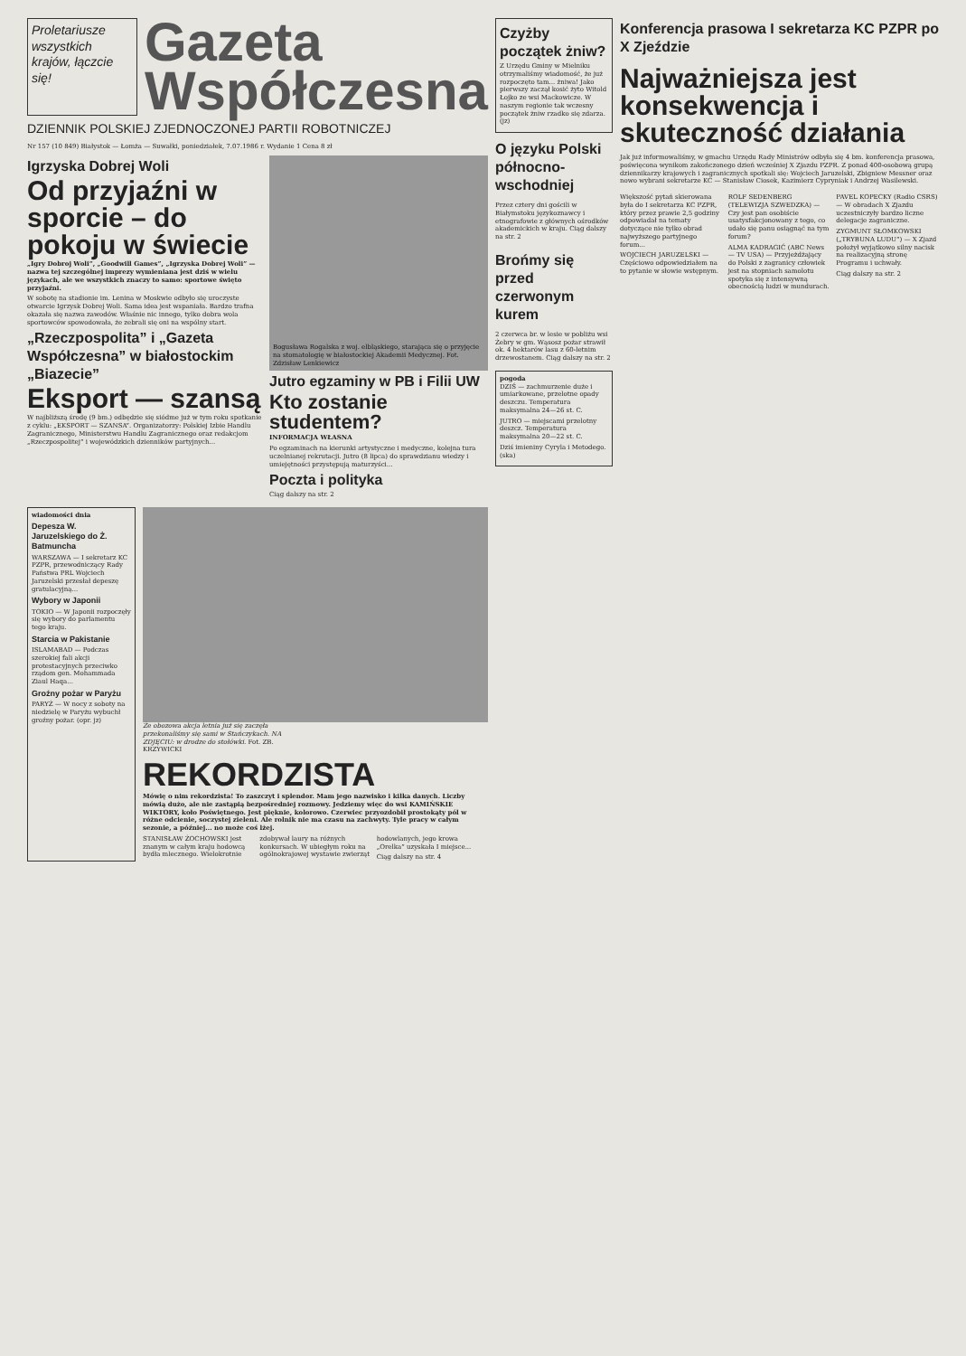Proletariusze wszystkich krajów, łączcie się!
Gazeta
Współczesna
DZIENNIK POLSKIEJ ZJEDNOCZONEJ PARTII ROBOTNICZEJ
Nr 157 (10 849) Białystok — Łomża — Suwałki, poniedziałek, 7.07.1986 r. Wydanie 1 Cena 8 zł
Igrzyska Dobrej Woli
Od przyjaźni w sporcie – do pokoju w świecie
„Igry Dobroj Woli”, „Goodwill Games”, „Igrzyska Dobrej Woli” — nazwa tej szczególnej imprezy wymieniana jest dziś w wielu językach, ale we wszystkich znaczy to samo: sportowe święto przyjaźni.
W sobotę na stadionie im. Lenina w Moskwie odbyło się uroczyste otwarcie Igrzysk Dobrej Woli. Sama idea jest wspaniała. Bardzo trafna okazała się nazwa zawodów. Właśnie nic innego, tylko dobra wola sportowców spowodowała, że zebrali się oni na wspólny start.
„Rzeczpospolita” i „Gazeta Współczesna” w białostockim „Biazecie”
Eksport — szansą
W najbliższą środę (9 bm.) odbędzie się siódme już w tym roku spotkanie z cyklu: „EKSPORT — SZANSA”. Organizatorzy: Polskiej Izbie Handlu Zagranicznego, Ministerstwu Handlu Zagranicznego oraz redakcjom „Rzeczpospolitej” i wojewódzkich dzienników partyjnych...
Bogusława Rogalska z woj. elbląskiego, starająca się o przyjęcie na stomatologię w białostockiej Akademii Medycznej. Fot. Zdzisław Lenkiewicz
Jutro egzaminy w PB i Filii UW
Kto zostanie studentem?
INFORMACJA WŁASNA
Po egzaminach na kierunki artystyczne i medyczne, kolejna tura uczelnianej rekrutacji. Jutro (8 lipca) do sprawdzianu wiedzy i umiejętności przystępują maturzyści...
Poczta i polityka
Ciąg dalszy na str. 2
wiadomości dnia
Depesza W. Jaruzelskiego do Ż. Batmuncha
WARSZAWA — I sekretarz KC PZPR, przewodniczący Rady Państwa PRL Wojciech Jaruzelski przesłał depeszę gratulacyjną...
Wybory w Japonii
TOKIO — W Japonii rozpoczęły się wybory do parlamentu tego kraju.
Starcia w Pakistanie
ISLAMABAD — Podczas szerokiej fali akcji protestacyjnych przeciwko rządom gen. Mohammada Ziaul Haqa...
Groźny pożar w Paryżu
PARYŻ — W nocy z soboty na niedzielę w Paryżu wybuchł groźny pożar. (opr. jz)
Że obozowa akcja letnia już się zaczęła przekonaliśmy się sami w Stańczykach. NA ZDJĘCIU: w drodze do stołówki. Fot. ZB. KRZYWICKI
REKORDZISTA
Mówię o nim rekordzista! To zaszczyt i splendor. Mam jego nazwisko i kilka danych. Liczby mówią dużo, ale nie zastąpią bezpośredniej rozmowy. Jedziemy więc do wsi KAMIŃSKIE WIKTORY, koło Poświętnego. Jest pięknie, kolorowo. Czerwiec przyozdobił prostokąty pól w różne odcienie, soczystej zieleni. Ale rolnik nie ma czasu na zachwyty. Tyle pracy w całym sezonie, a później... no może coś lżej.
STANISŁAW ŻOCHOWSKI jest znanym w całym kraju hodowcą bydła mlecznego. Wielokrotnie zdobywał laury na różnych konkursach. W ubiegłym roku na ogólnokrajowej wystawie zwierząt hodowlanych, jego krowa „Orelka” uzyskała I miejsce...
Ciąg dalszy na str. 4
Czyżby początek żniw?
Z Urzędu Gminy w Mielniku otrzymaliśmy wiadomość, że już rozpoczęto tam... żniwa! Jako pierwszy zaczął kosić żyto Witold Łojko ze wsi Mackowicze. W naszym regionie tak wczesny początek żniw rzadko się zdarza. (jz)
O języku Polski północno-wschodniej
Przez cztery dni gościli w Białymstoku językoznawcy i etnografowie z głównych ośrodków akademickich w kraju. Ciąg dalszy na str. 2
Brońmy się przed czerwonym kurem
2 czerwca br. w lesie w pobliżu wsi Żebry w gm. Wąsosz pożar strawił ok. 4 hektarów lasu z 60-letnim drzewostanem. Ciąg dalszy na str. 2
pogoda
DZIŚ — zachmurzenie duże i umiarkowane, przelotne opady deszczu. Temperatura maksymalna 24—26 st. C.
JUTRO — miejscami przelotny deszcz. Temperatura maksymalna 20—22 st. C.
Dziś imieniny Cyryla i Metodego. (ska)
Konferencja prasowa I sekretarza KC PZPR po X Zjeździe
Najważniejsza jest konsekwencja i skuteczność działania
Jak już informowaliśmy, w gmachu Urzędu Rady Ministrów odbyła się 4 bm. konferencja prasowa, poświęcona wynikom zakończonego dzień wcześniej X Zjazdu PZPR. Z ponad 400-osobową grupą dziennikarzy krajowych i zagranicznych spotkali się: Wojciech Jaruzelski, Zbigniew Messner oraz nowo wybrani sekretarze KC — Stanisław Ciosek, Kazimierz Cypryniak i Andrzej Wasilewski.
Większość pytań skierowana była do I sekretarza KC PZPR, który przez prawie 2,5 godziny odpowiadał na tematy dotyczące nie tylko obrad najwyższego partyjnego forum...
WOJCIECH JARUZELSKI — Częściowo odpowiedziałem na to pytanie w słowie wstępnym.
ROLF SEDENBERG (TELEWIZJA SZWEDZKA) — Czy jest pan osobiście usatysfakcjonowany z tego, co udało się panu osiągnąć na tym forum?
ALMA KADRAGIĆ (ABC News — TV USA) — Przyjeżdżający do Polski z zagranicy człowiek jest na stopniach samolotu spotyka się z intensywną obecnością ludzi w mundurach.
PAVEL KOPECKY (Radio CSRS) — W obradach X Zjazdu uczestniczyły bardzo liczne delegacje zagraniczne.
ZYGMUNT SŁOMKOWSKI („TRYBUNA LUDU”) — X Zjazd położył wyjątkowo silny nacisk na realizacyjną stronę Programu i uchwały.
Ciąg dalszy na str. 2